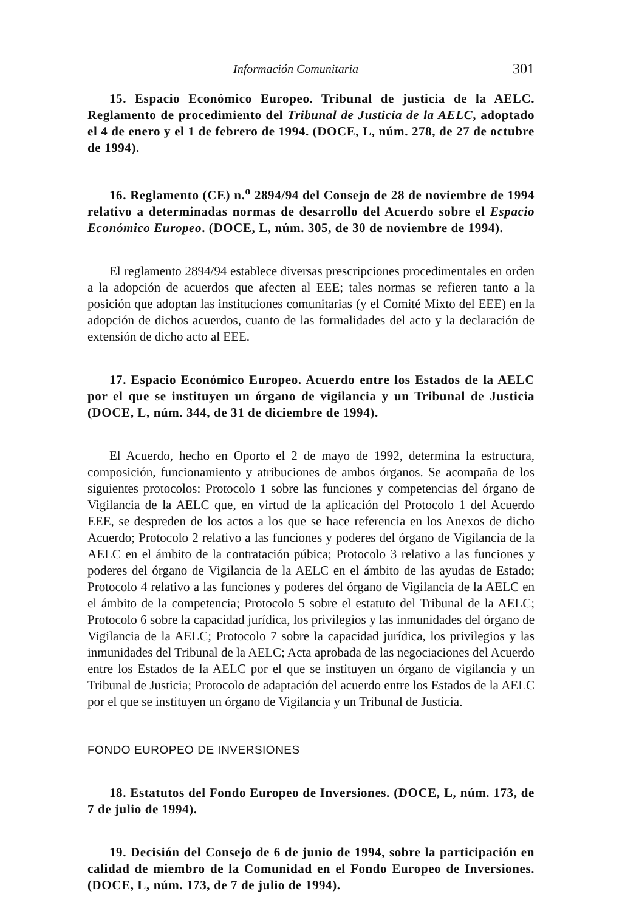Información Comunitaria 301
15. Espacio Económico Europeo. Tribunal de justicia de la AELC. Reglamento de procedimiento del Tribunal de Justicia de la AELC, adoptado el 4 de enero y el 1 de febrero de 1994. (DOCE, L, núm. 278, de 27 de octubre de 1994).
16. Reglamento (CE) n.<sup>o</sup> 2894/94 del Consejo de 28 de noviembre de 1994 relativo a determinadas normas de desarrollo del Acuerdo sobre el Espacio Económico Europeo. (DOCE, L, núm. 305, de 30 de noviembre de 1994).
El reglamento 2894/94 establece diversas prescripciones procedimentales en orden a la adopción de acuerdos que afecten al EEE; tales normas se refieren tanto a la posición que adoptan las instituciones comunitarias (y el Comité Mixto del EEE) en la adopción de dichos acuerdos, cuanto de las formalidades del acto y la declaración de extensión de dicho acto al EEE.
17. Espacio Económico Europeo. Acuerdo entre los Estados de la AELC por el que se instituyen un órgano de vigilancia y un Tribunal de Justicia (DOCE, L, núm. 344, de 31 de diciembre de 1994).
El Acuerdo, hecho en Oporto el 2 de mayo de 1992, determina la estructura, composición, funcionamiento y atribuciones de ambos órganos. Se acompaña de los siguientes protocolos: Protocolo 1 sobre las funciones y competencias del órgano de Vigilancia de la AELC que, en virtud de la aplicación del Protocolo 1 del Acuerdo EEE, se despreden de los actos a los que se hace referencia en los Anexos de dicho Acuerdo; Protocolo 2 relativo a las funciones y poderes del órgano de Vigilancia de la AELC en el ámbito de la contratación púbica; Protocolo 3 relativo a las funciones y poderes del órgano de Vigilancia de la AELC en el ámbito de las ayudas de Estado; Protocolo 4 relativo a las funciones y poderes del órgano de Vigilancia de la AELC en el ámbito de la competencia; Protocolo 5 sobre el estatuto del Tribunal de la AELC; Protocolo 6 sobre la capacidad jurídica, los privilegios y las inmunidades del órgano de Vigilancia de la AELC; Protocolo 7 sobre la capacidad jurídica, los privilegios y las inmunidades del Tribunal de la AELC; Acta aprobada de las negociaciones del Acuerdo entre los Estados de la AELC por el que se instituyen un órgano de vigilancia y un Tribunal de Justicia; Protocolo de adaptación del acuerdo entre los Estados de la AELC por el que se instituyen un órgano de Vigilancia y un Tribunal de Justicia.
FONDO EUROPEO DE INVERSIONES
18. Estatutos del Fondo Europeo de Inversiones. (DOCE, L, núm. 173, de 7 de julio de 1994).
19. Decisión del Consejo de 6 de junio de 1994, sobre la participación en calidad de miembro de la Comunidad en el Fondo Europeo de Inversiones. (DOCE, L, núm. 173, de 7 de julio de 1994).